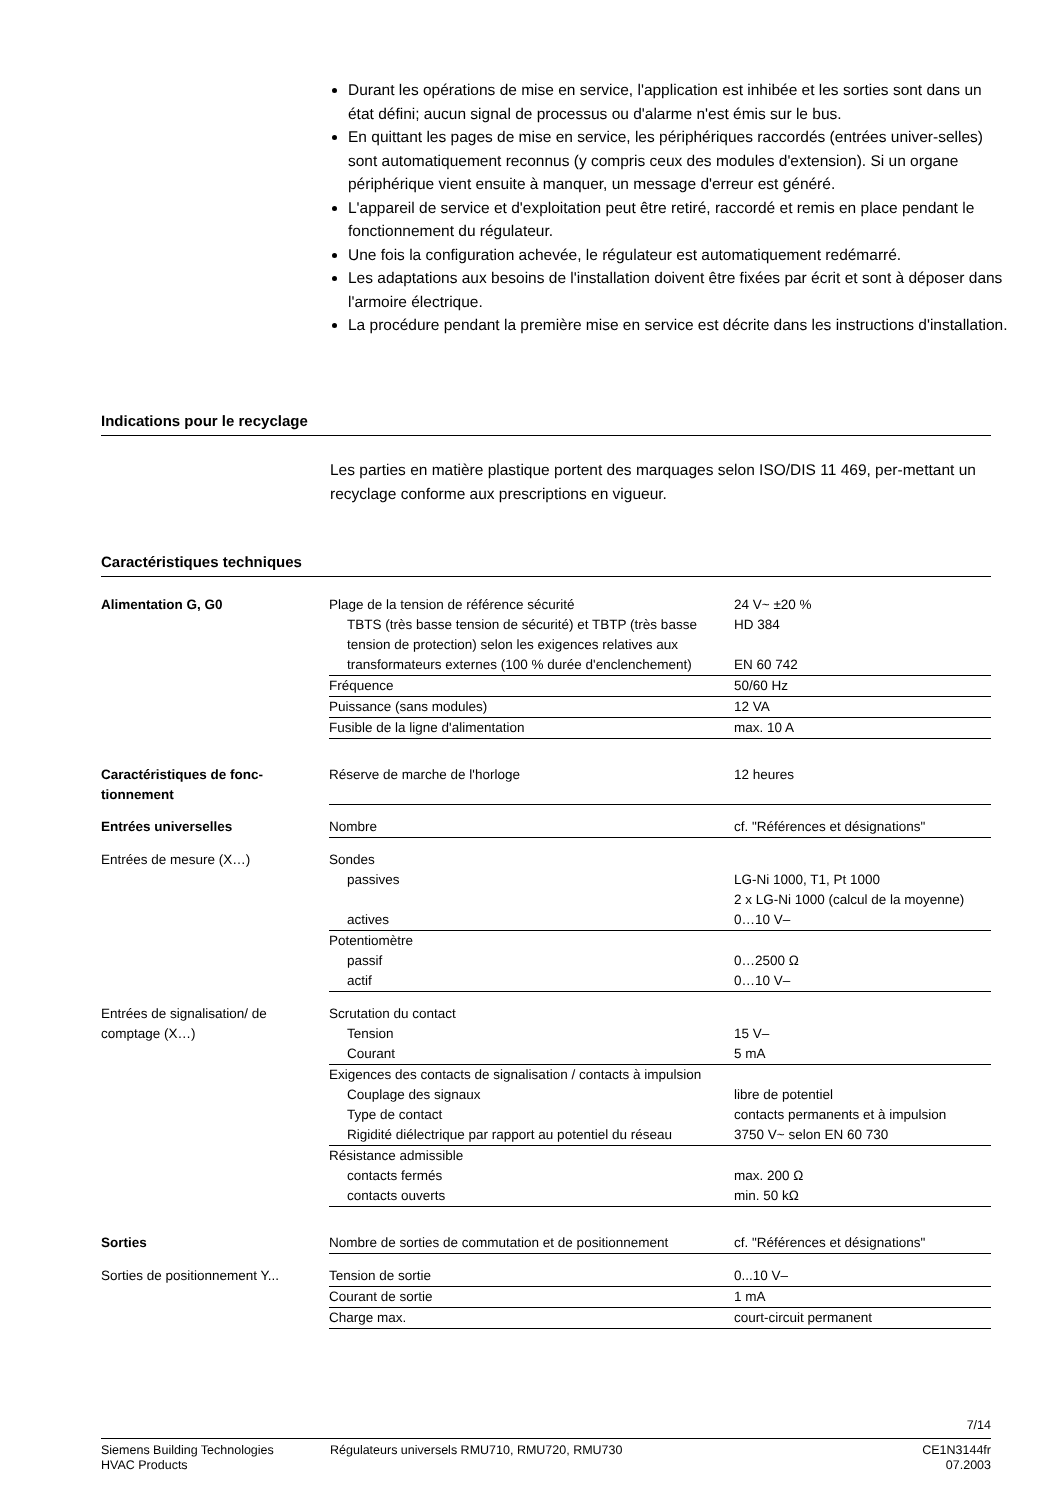Durant les opérations de mise en service, l'application est inhibée et les sorties sont dans un état défini; aucun signal de processus ou d'alarme n'est émis sur le bus.
En quittant les pages de mise en service, les périphériques raccordés (entrées univer-selles) sont automatiquement reconnus (y compris ceux des modules d'extension). Si un organe périphérique vient ensuite à manquer, un message d'erreur est généré.
L'appareil de service et d'exploitation peut être retiré, raccordé et remis en place pendant le fonctionnement du régulateur.
Une fois la configuration achevée, le régulateur est automatiquement redémarré.
Les adaptations aux besoins de l'installation doivent être fixées par écrit et sont à déposer dans l'armoire électrique.
La procédure pendant la première mise en service est décrite dans les instructions d'installation.
Indications pour le recyclage
Les parties en matière plastique portent des marquages selon ISO/DIS 11 469, per-mettant un recyclage conforme aux prescriptions en vigueur.
Caractéristiques techniques
| Alimentation G, G0 | Plage de la tension de référence sécurité TBTS (très basse tension de sécurité) et TBTP (très basse tension de protection) selon les exigences relatives aux transformateurs externes (100 % durée d'enclenchement) | 24 V~ ±20 % HD 384 EN 60 742 |
| | Fréquence | 50/60 Hz |
| | Puissance (sans modules) | 12 VA |
| | Fusible de la ligne d'alimentation | max. 10 A |
| Caractéristiques de fonc-tionnement | Réserve de marche de l'horloge | 12 heures |
| Entrées universelles | Nombre | cf. "Références et désignations" |
| Entrées de mesure (X…) | Sondes passives actives | LG-Ni 1000, T1, Pt 1000 2 x LG-Ni 1000 (calcul de la moyenne) 0…10 V– |
| | Potentiomètre passif actif | 0…2500 Ω 0…10 V– |
| Entrées de signalisation/ de comptage (X…) | Scrutation du contact Tension Courant | 15 V– 5 mA |
| | Exigences des contacts de signalisation / contacts à impulsion Couplage des signaux Type de contact Rigidité diélectrique par rapport au potentiel du réseau | libre de potentiel contacts permanents et à impulsion 3750 V~ selon EN 60 730 |
| | Résistance admissible contacts fermés contacts ouverts | max. 200 Ω min. 50 kΩ |
| Sorties | Nombre de sorties de commutation et de positionnement | cf. "Références et désignations" |
| Sorties de positionnement Y... | Tension de sortie | 0...10 V– |
| | Courant de sortie | 1 mA |
| | Charge max. | court-circuit permanent |
7/14
Siemens Building Technologies
HVAC Products
Régulateurs universels RMU710, RMU720, RMU730
CE1N3144fr
07.2003